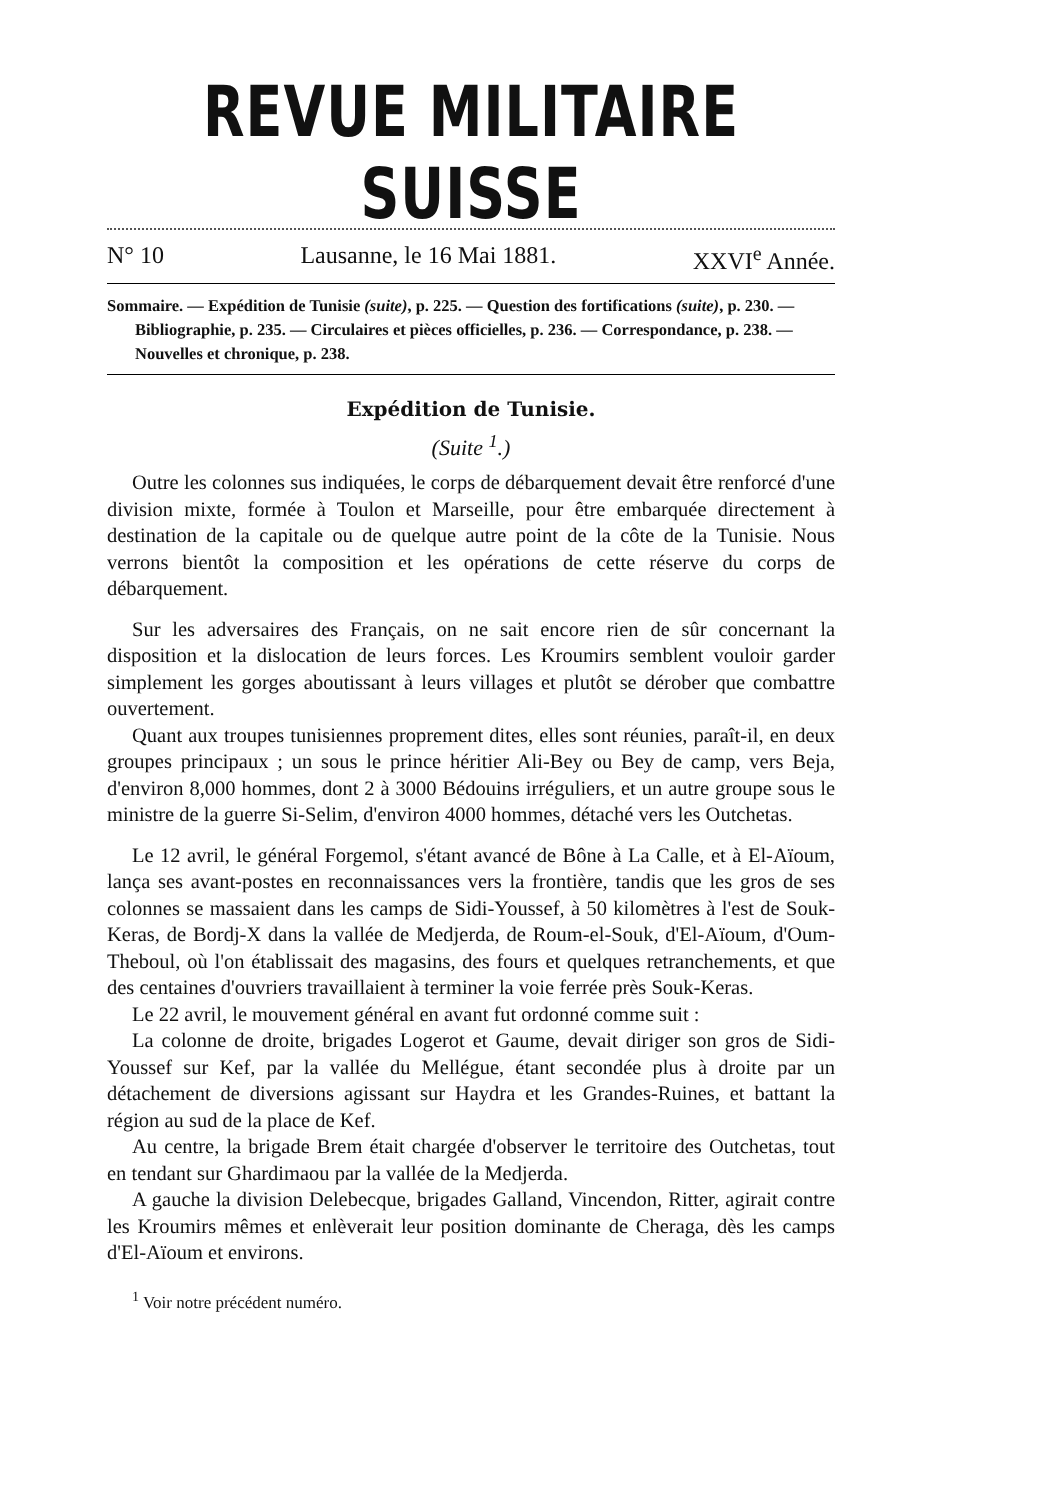REVUE MILITAIRE SUISSE
N° 10 Lausanne, le 16 Mai 1881. XXVI<sup>e</sup> Année.
Sommaire. — Expédition de Tunisie (suite), p. 225. — Question des fortifications (suite), p. 230. — Bibliographie, p. 235. — Circulaires et pièces officielles, p. 236. — Correspondance, p. 238. — Nouvelles et chronique, p. 238.
Expédition de Tunisie.
(Suite <sup>1</sup>.)
Outre les colonnes sus indiquées, le corps de débarquement devait être renforcé d'une division mixte, formée à Toulon et Marseille, pour être embarquée directement à destination de la capitale ou de quelque autre point de la côte de la Tunisie. Nous verrons bientôt la composition et les opérations de cette réserve du corps de débarquement.
Sur les adversaires des Français, on ne sait encore rien de sûr concernant la disposition et la dislocation de leurs forces. Les Kroumirs semblent vouloir garder simplement les gorges aboutissant à leurs villages et plutôt se dérober que combattre ouvertement.
Quant aux troupes tunisiennes proprement dites, elles sont réunies, paraît-il, en deux groupes principaux ; un sous le prince héritier Ali-Bey ou Bey de camp, vers Beja, d'environ 8,000 hommes, dont 2 à 3000 Bédouins irréguliers, et un autre groupe sous le ministre de la guerre Si-Selim, d'environ 4000 hommes, détaché vers les Outchetas.
Le 12 avril, le général Forgemol, s'étant avancé de Bône à La Calle, et à El-Aïoum, lança ses avant-postes en reconnaissances vers la frontière, tandis que les gros de ses colonnes se massaient dans les camps de Sidi-Youssef, à 50 kilomètres à l'est de Souk-Keras, de Bordj-X dans la vallée de Medjerda, de Roum-el-Souk, d'El-Aïoum, d'Oum-Theboul, où l'on établissait des magasins, des fours et quelques retranchements, et que des centaines d'ouvriers travaillaient à terminer la voie ferrée près Souk-Keras.
Le 22 avril, le mouvement général en avant fut ordonné comme suit :
La colonne de droite, brigades Logerot et Gaume, devait diriger son gros de Sidi-Youssef sur Kef, par la vallée du Mellégue, étant secondée plus à droite par un détachement de diversions agissant sur Haydra et les Grandes-Ruines, et battant la région au sud de la place de Kef.
Au centre, la brigade Brem était chargée d'observer le territoire des Outchetas, tout en tendant sur Ghardimaou par la vallée de la Medjerda.
A gauche la division Delebecque, brigades Galland, Vincendon, Ritter, agirait contre les Kroumirs mêmes et enlèverait leur position dominante de Cheraga, dès les camps d'El-Aïoum et environs.
<sup>1</sup> Voir notre précédent numéro.